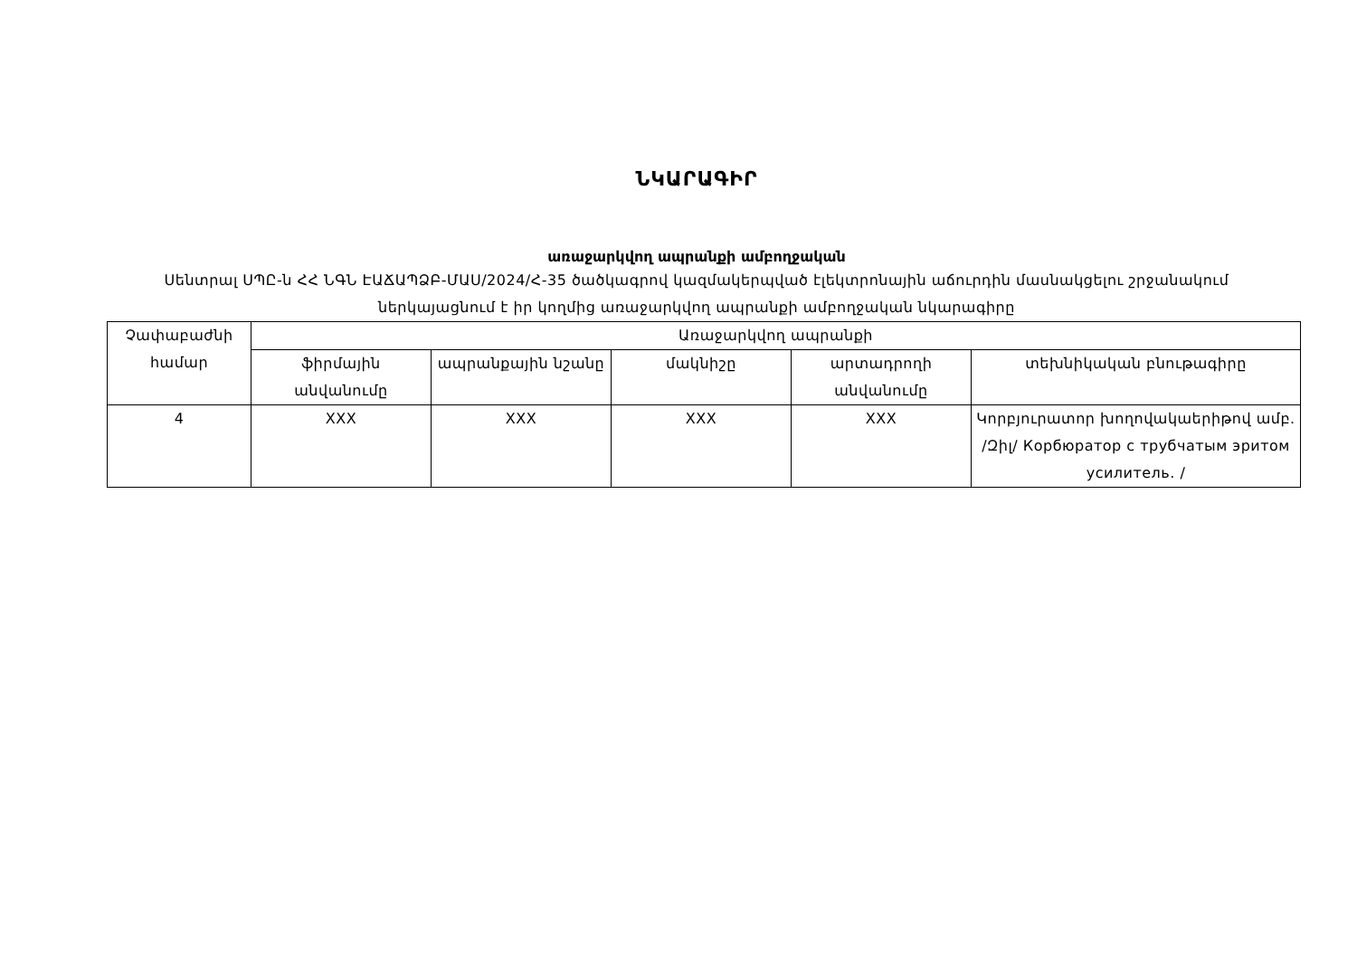ՆԿԱՐԱԳԻՐ
առաջարկվող ապրանքի ամբողջական
Սենտրալ ՍՊԸ-ն ՀՀ ՆԳՆ ԷԱՃԱՊՁԲ-ՄԱՍ/2024/Հ-35 ծածկագրով կազմակերպված էլեկտրոնային աճուրդին մասնակցելու շրջանակում ներկայացնում է իր կողմից առաջարկվող ապրանքի ամբողջական նկարագիրը
| Չափաբաժնի համար | Առաջարկվող ապրանքի | | | | |
| --- | --- | --- | --- | --- | --- |
| | ֆիրմային անվանումը | ապրանքային նշանը | մակնիշը | արտադրողի անվանումը | տեխնիկական բնութագիրը |
| 4 | XXX | XXX | XXX | XXX | Կորբյուրատոր խողովակաերիթով ամբ. /Զիլ/ Корбюратор с трубчатым эритом усилитель. / |